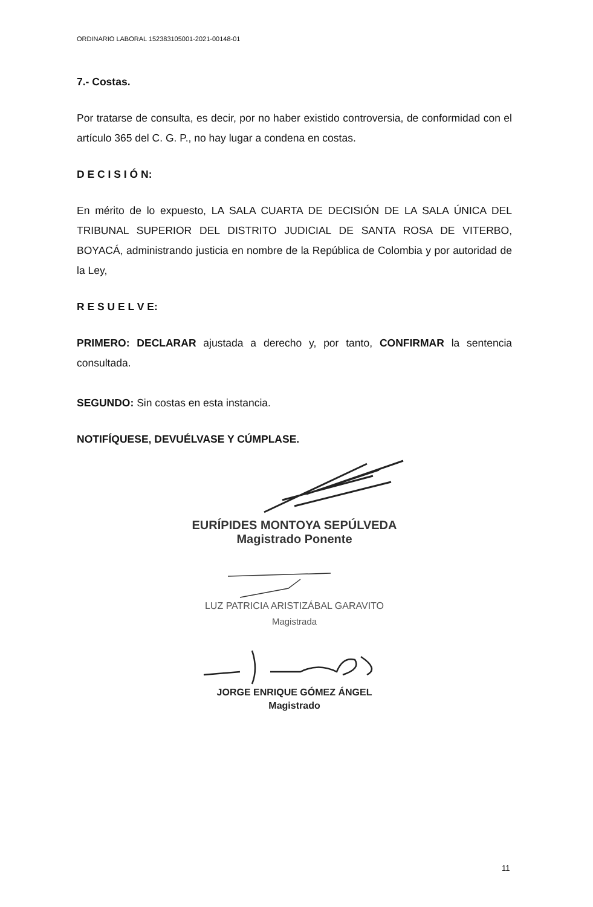ORDINARIO LABORAL 152383105001-2021-00148-01
7.- Costas.
Por tratarse de consulta, es decir, por no haber existido controversia, de conformidad con el artículo 365 del C. G. P., no hay lugar a condena en costas.
D E C I S I Ó N:
En mérito de lo expuesto, LA SALA CUARTA DE DECISIÓN DE LA SALA ÚNICA DEL TRIBUNAL SUPERIOR DEL DISTRITO JUDICIAL DE SANTA ROSA DE VITERBO, BOYACÁ, administrando justicia en nombre de la República de Colombia y por autoridad de la Ley,
R E S U E L V E:
PRIMERO: DECLARAR ajustada a derecho y, por tanto, CONFIRMAR la sentencia consultada.
SEGUNDO: Sin costas en esta instancia.
NOTIFÍQUESE, DEVUÉLVASE Y CÚMPLASE.
EURÍPIDES MONTOYA SEPÚLVEDA
Magistrado Ponente
LUZ PATRICIA ARISTIZÁBAL GARAVITO
Magistrada
JORGE ENRIQUE GÓMEZ ÁNGEL
Magistrado
11